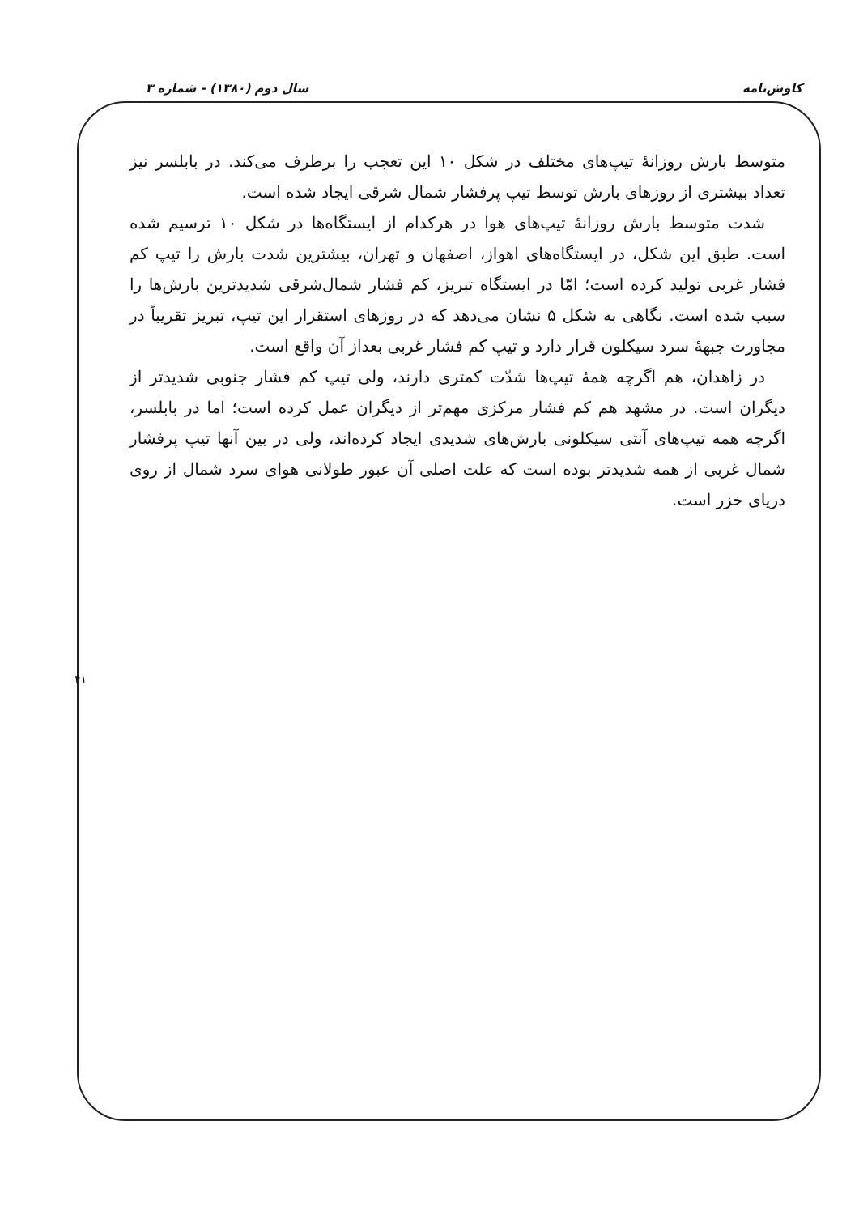کاوش‌نامه سال دوم (۱۳۸۰) - شماره ۳
متوسط بارش روزانهٔ تیپ‌های مختلف در شکل ۱۰ این تعجب را برطرف می‌کند. در بابلسر نیز تعداد بیشتری از روزهای بارش توسط تیپ پرفشار شمال شرقی ایجاد شده است.
شدت متوسط بارش روزانهٔ تیپ‌های هوا در هرکدام از ایستگاه‌ها در شکل ۱۰ ترسیم شده است. طبق این شکل، در ایستگاه‌های اهواز، اصفهان و تهران، بیشترین شدت بارش را تیپ کم فشار غربی تولید کرده است؛ امّا در ایستگاه تبریز، کم فشار شمال‌شرقی شدیدترین بارش‌ها را سبب شده است. نگاهی به شکل ۵ نشان می‌دهد که در روزهای استقرار این تیپ، تبریز تقریباً در مجاورت جبههٔ سرد سیکلون قرار دارد و تیپ کم فشار غربی بعداز آن واقع است.
در زاهدان، هم اگرچه همهٔ تیپ‌ها شدّت کمتری دارند، ولی تیپ کم فشار جنوبی شدیدتر از دیگران است. در مشهد هم کم فشار مرکزی مهم‌تر از دیگران عمل کرده است؛ اما در بابلسر، اگرچه همه تیپ‌های آنتی سیکلونی بارش‌های شدیدی ایجاد کرده‌اند، ولی در بین آنها تیپ پرفشار شمال غربی از همه شدیدتر بوده است که علت اصلی آن عبور طولانی هوای سرد شمال از روی دریای خزر است.
۴۱